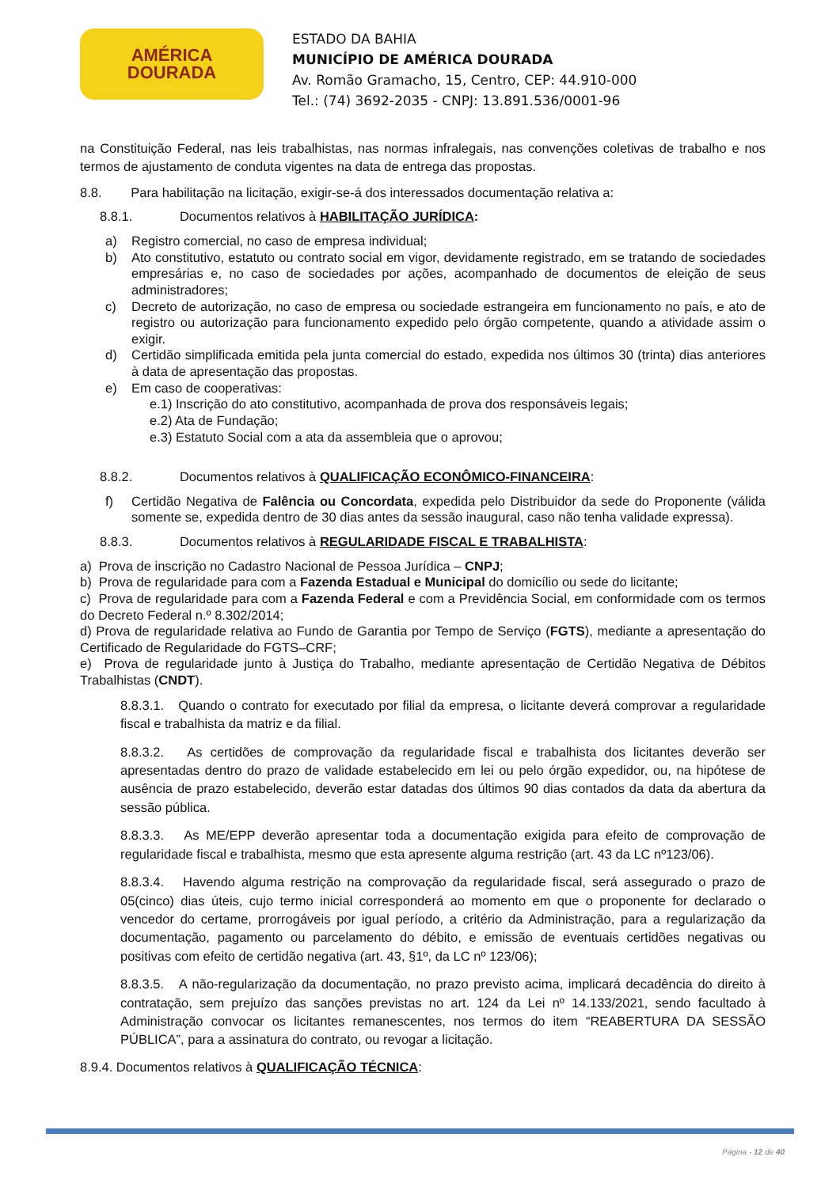AMÉRICA
DOURADA
ESTADO DA BAHIA
MUNICÍPIO DE AMÉRICA DOURADA
Av. Romão Gramacho, 15, Centro, CEP: 44.910-000
Tel.: (74) 3692-2035 - CNPJ: 13.891.536/0001-96
na Constituição Federal, nas leis trabalhistas, nas normas infralegais, nas convenções coletivas de trabalho e nos termos de ajustamento de conduta vigentes na data de entrega das propostas.
8.8. Para habilitação na licitação, exigir-se-á dos interessados documentação relativa a:
8.8.1. Documentos relativos à HABILITAÇÃO JURÍDICA:
a) Registro comercial, no caso de empresa individual;
b) Ato constitutivo, estatuto ou contrato social em vigor, devidamente registrado, em se tratando de sociedades empresárias e, no caso de sociedades por ações, acompanhado de documentos de eleição de seus administradores;
c) Decreto de autorização, no caso de empresa ou sociedade estrangeira em funcionamento no país, e ato de registro ou autorização para funcionamento expedido pelo órgão competente, quando a atividade assim o exigir.
d) Certidão simplificada emitida pela junta comercial do estado, expedida nos últimos 30 (trinta) dias anteriores à data de apresentação das propostas.
e) Em caso de cooperativas:
e.1) Inscrição do ato constitutivo, acompanhada de prova dos responsáveis legais;
e.2) Ata de Fundação;
e.3) Estatuto Social com a ata da assembleia que o aprovou;
8.8.2. Documentos relativos à QUALIFICAÇÃO ECONÔMICO-FINANCEIRA:
f) Certidão Negativa de Falência ou Concordata, expedida pelo Distribuidor da sede do Proponente (válida somente se, expedida dentro de 30 dias antes da sessão inaugural, caso não tenha validade expressa).
8.8.3. Documentos relativos à REGULARIDADE FISCAL E TRABALHISTA:
a) Prova de inscrição no Cadastro Nacional de Pessoa Jurídica – CNPJ;
b) Prova de regularidade para com a Fazenda Estadual e Municipal do domicílio ou sede do licitante;
c) Prova de regularidade para com a Fazenda Federal e com a Previdência Social, em conformidade com os termos do Decreto Federal n.º 8.302/2014;
d) Prova de regularidade relativa ao Fundo de Garantia por Tempo de Serviço (FGTS), mediante a apresentação do Certificado de Regularidade do FGTS–CRF;
e) Prova de regularidade junto à Justiça do Trabalho, mediante apresentação de Certidão Negativa de Débitos Trabalhistas (CNDT).
8.8.3.1. Quando o contrato for executado por filial da empresa, o licitante deverá comprovar a regularidade fiscal e trabalhista da matriz e da filial.
8.8.3.2. As certidões de comprovação da regularidade fiscal e trabalhista dos licitantes deverão ser apresentadas dentro do prazo de validade estabelecido em lei ou pelo órgão expedidor, ou, na hipótese de ausência de prazo estabelecido, deverão estar datadas dos últimos 90 dias contados da data da abertura da sessão pública.
8.8.3.3. As ME/EPP deverão apresentar toda a documentação exigida para efeito de comprovação de regularidade fiscal e trabalhista, mesmo que esta apresente alguma restrição (art. 43 da LC nº123/06).
8.8.3.4. Havendo alguma restrição na comprovação da regularidade fiscal, será assegurado o prazo de 05(cinco) dias úteis, cujo termo inicial corresponderá ao momento em que o proponente for declarado o vencedor do certame, prorrogáveis por igual período, a critério da Administração, para a regularização da documentação, pagamento ou parcelamento do débito, e emissão de eventuais certidões negativas ou positivas com efeito de certidão negativa (art. 43, §1º, da LC nº 123/06);
8.8.3.5. A não-regularização da documentação, no prazo previsto acima, implicará decadência do direito à contratação, sem prejuízo das sanções previstas no art. 124 da Lei nº 14.133/2021, sendo facultado à Administração convocar os licitantes remanescentes, nos termos do item “REABERTURA DA SESSÃO PÚBLICA”, para a assinatura do contrato, ou revogar a licitação.
8.9.4. Documentos relativos à QUALIFICAÇÃO TÉCNICA:
Página - 12 de 40